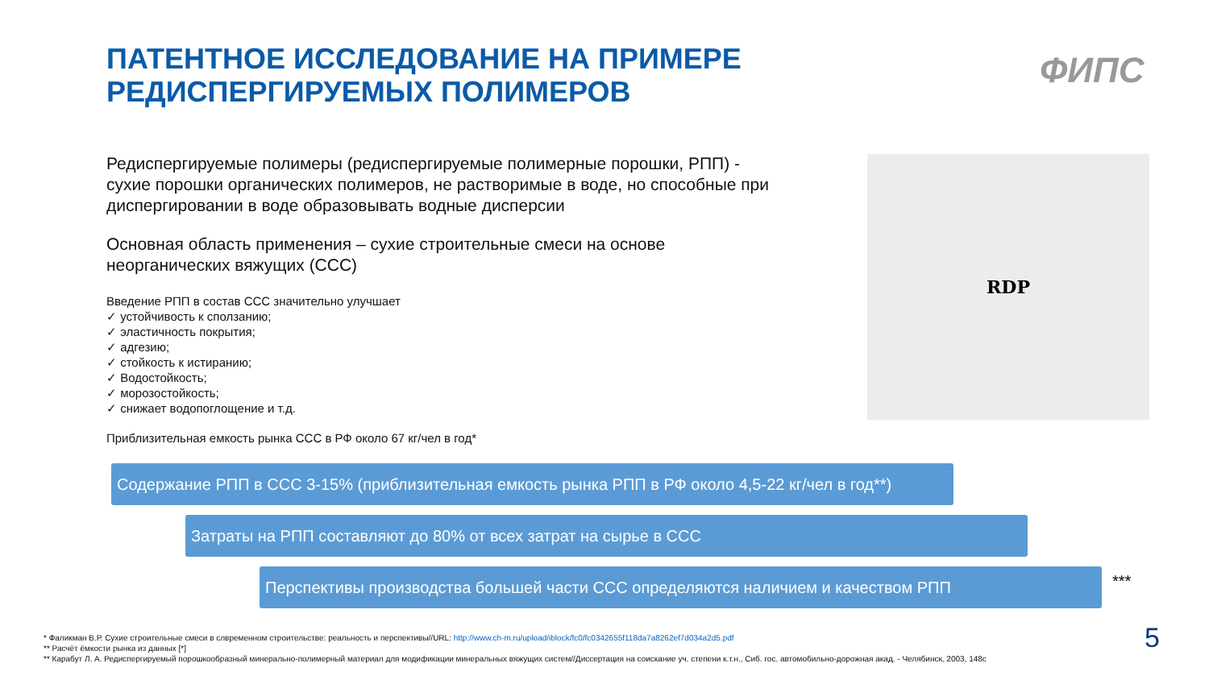ПАТЕНТНОЕ ИССЛЕДОВАНИЕ НА ПРИМЕРЕ
РЕДИСПЕРГИРУЕМЫХ ПОЛИМЕРОВ
ФИПС
Редиспергируемые полимеры (редиспергируемые полимерные порошки, РПП) - сухие порошки органических полимеров, не растворимые в воде, но способные при диспергировании в воде образовывать водные дисперсии
Основная область применения – сухие строительные смеси на основе неорганических вяжущих (ССС)
Введение РПП в состав ССС значительно улучшает
✓ устойчивость к сползанию;
✓ эластичность покрытия;
✓ адгезию;
✓ стойкость к истиранию;
✓ Водостойкость;
✓ морозостойкость;
✓ снижает водопоглощение и т.д.
Приблизительная емкость рынка ССС в РФ около 67 кг/чел в год*
RDP
Содержание РПП в ССС 3-15% (приблизительная емкость рынка РПП в РФ около 4,5-22 кг/чел в год**)
Затраты на РПП составляют до 80% от всех затрат на сырье в ССС
Перспективы производства большей части ССС определяются наличием и качеством РПП ***
* Фаликман В.Р. Сухие строительные смеси в слвременном строительстве: реальность и перспективы//URL: http://www.ch-m.ru/upload/iblock/fc0/fc0342655f118da7a8262ef7d034a2d5.pdf
** Расчёт ёмкости рынка из данных [*]
** Карабут Л. А. Редиспергируемый порошкообразный минерально-полимерный материал для модификации минеральных вяжущих систем//Диссертация на соискание уч. степени к.т.н., Сиб. гос. автомобильно-дорожная акад. - Челябинск, 2003, 148с
5